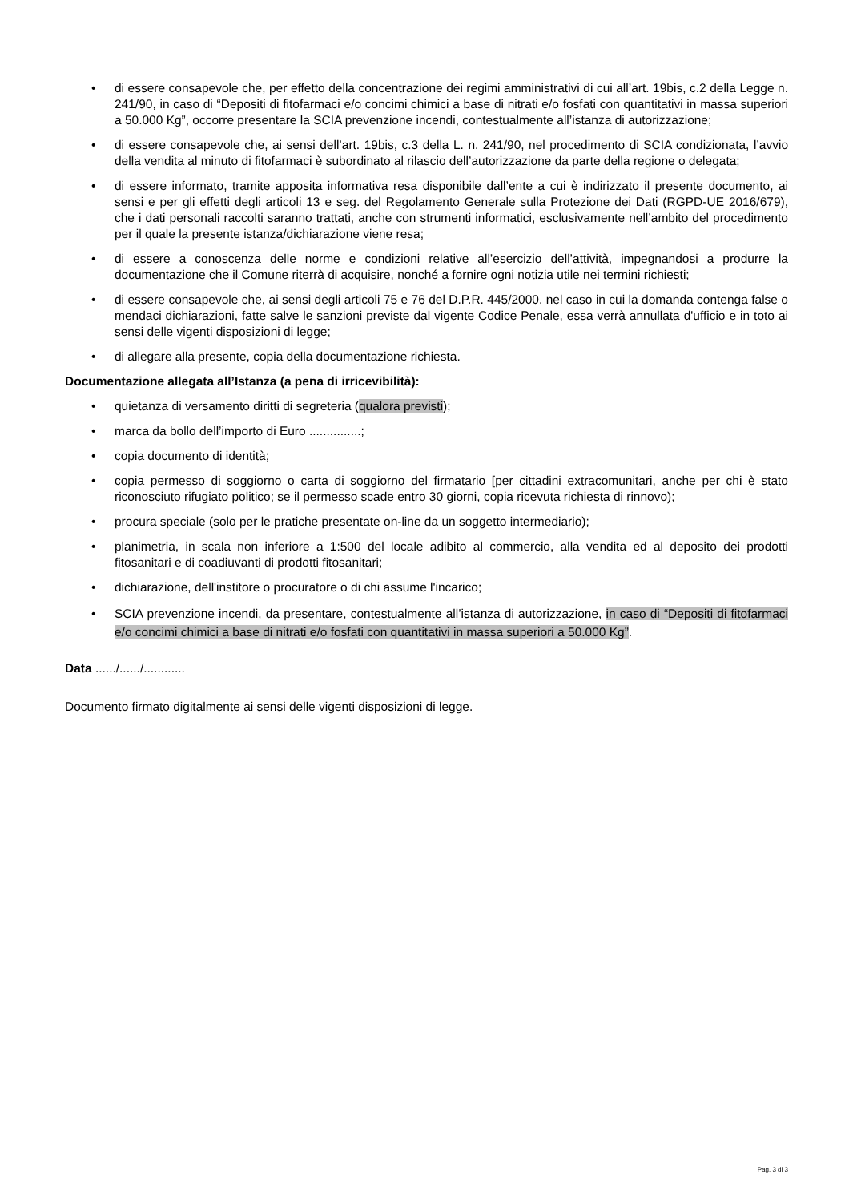• di essere consapevole che, per effetto della concentrazione dei regimi amministrativi di cui all’art. 19bis, c.2 della Legge n. 241/90, in caso di “Depositi di fitofarmaci e/o concimi chimici a base di nitrati e/o fosfati con quantitativi in massa superiori a 50.000 Kg”, occorre presentare la SCIA prevenzione incendi, contestualmente all’istanza di autorizzazione;
• di essere consapevole che, ai sensi dell’art. 19bis, c.3 della L. n. 241/90, nel procedimento di SCIA condizionata, l’avvio della vendita al minuto di fitofarmaci è subordinato al rilascio dell’autorizzazione da parte della regione o delegata;
• di essere informato, tramite apposita informativa resa disponibile dall’ente a cui è indirizzato il presente documento, ai sensi e per gli effetti degli articoli 13 e seg. del Regolamento Generale sulla Protezione dei Dati (RGPD-UE 2016/679), che i dati personali raccolti saranno trattati, anche con strumenti informatici, esclusivamente nell’ambito del procedimento per il quale la presente istanza/dichiarazione viene resa;
• di essere a conoscenza delle norme e condizioni relative all’esercizio dell’attività, impegnandosi a produrre la documentazione che il Comune riterrà di acquisire, nonché a fornire ogni notizia utile nei termini richiesti;
• di essere consapevole che, ai sensi degli articoli 75 e 76 del D.P.R. 445/2000, nel caso in cui la domanda contenga false o mendaci dichiarazioni, fatte salve le sanzioni previste dal vigente Codice Penale, essa verrà annullata d'ufficio e in toto ai sensi delle vigenti disposizioni di legge;
• di allegare alla presente, copia della documentazione richiesta.
Documentazione allegata all’Istanza (a pena di irricevibilità):
• quietanza di versamento diritti di segreteria (qualora previsti);
• marca da bollo dell’importo di Euro ...............;
• copia documento di identità;
• copia permesso di soggiorno o carta di soggiorno del firmatario [per cittadini extracomunitari, anche per chi è stato riconosciuto rifugiato politico; se il permesso scade entro 30 giorni, copia ricevuta richiesta di rinnovo);
• procura speciale (solo per le pratiche presentate on-line da un soggetto intermediario);
• planimetria, in scala non inferiore a 1:500 del locale adibito al commercio, alla vendita ed al deposito dei prodotti fitosanitari e di coadiuvanti di prodotti fitosanitari;
• dichiarazione, dell'institore o procuratore o di chi assume l'incarico;
• SCIA prevenzione incendi, da presentare, contestualmente all’istanza di autorizzazione, in caso di “Depositi di fitofarmaci e/o concimi chimici a base di nitrati e/o fosfati con quantitativi in massa superiori a 50.000 Kg”.
Data ....../....../............
Documento firmato digitalmente ai sensi delle vigenti disposizioni di legge.
Pag. 3 di 3